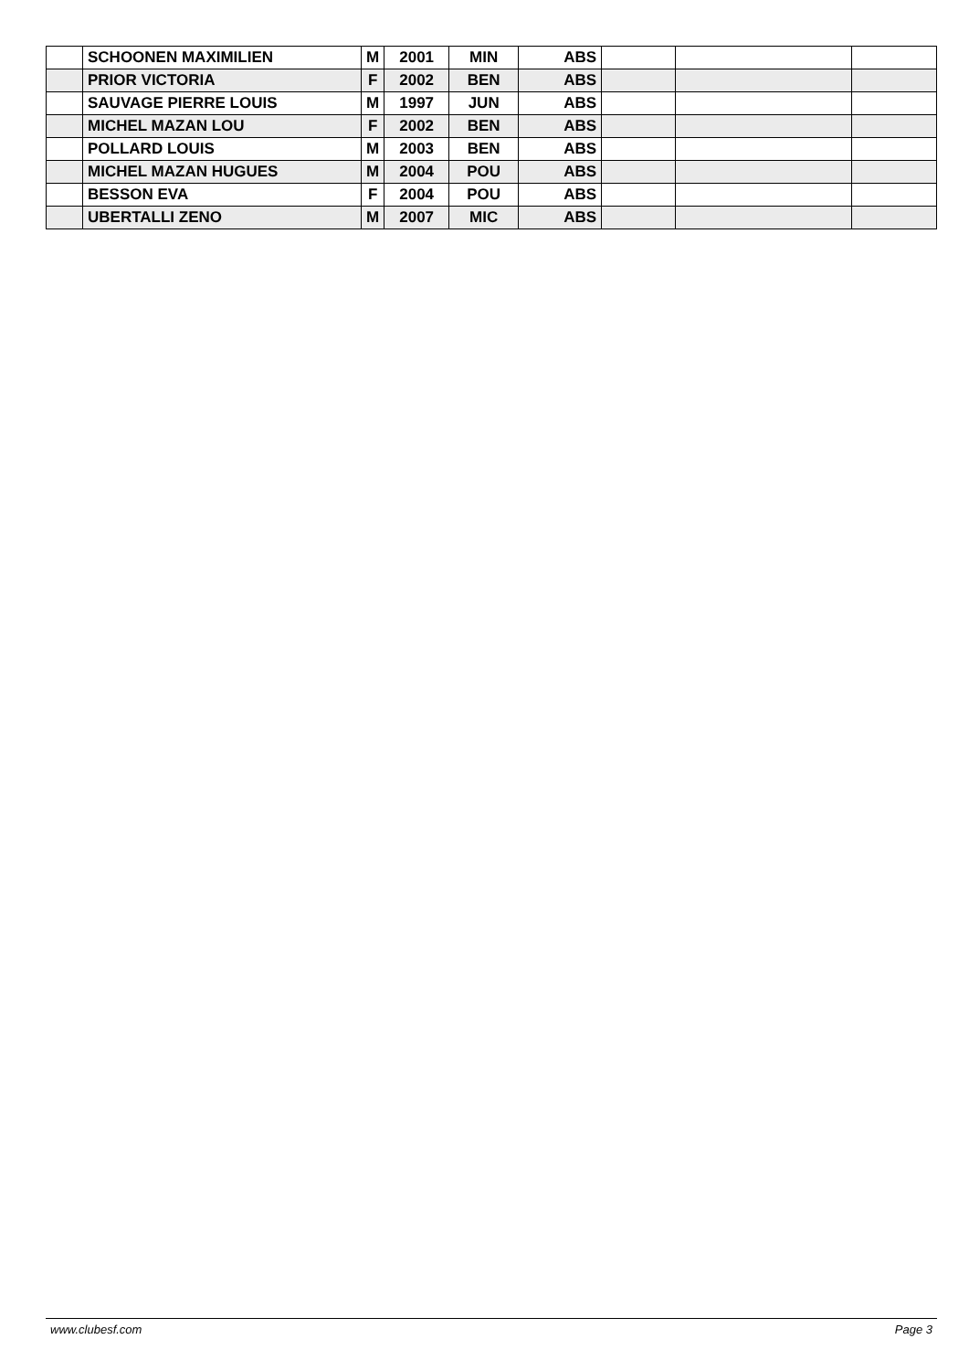| | SCHOONEN MAXIMILIEN | M | 2001 | MIN | ABS | | | |
| | PRIOR VICTORIA | F | 2002 | BEN | ABS | | | |
| | SAUVAGE PIERRE LOUIS | M | 1997 | JUN | ABS | | | |
| | MICHEL MAZAN LOU | F | 2002 | BEN | ABS | | | |
| | POLLARD LOUIS | M | 2003 | BEN | ABS | | | |
| | MICHEL MAZAN HUGUES | M | 2004 | POU | ABS | | | |
| | BESSON EVA | F | 2004 | POU | ABS | | | |
| | UBERTALLI ZENO | M | 2007 | MIC | ABS | | | |
www.clubesf.com Page 3